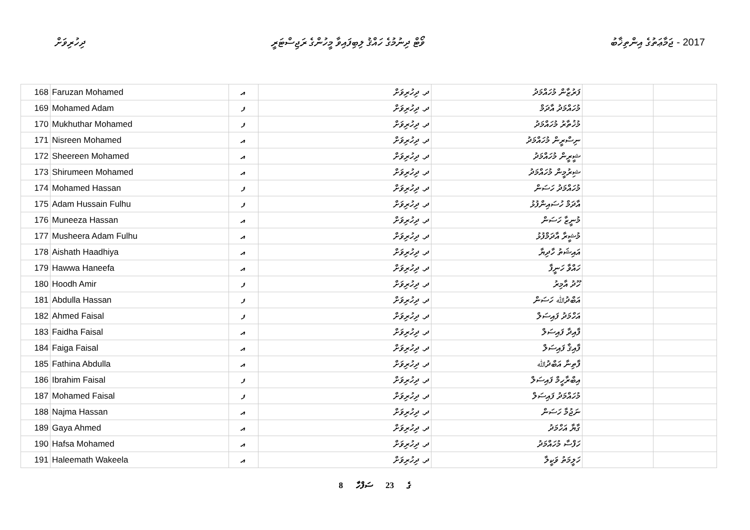ދިހުރިވަށް ވޯޓް ދިނުމުގެ ހައްޤު ލިބިފައިވާ މީހުންގެ ރަޖިސްޓަރީ
2017 - ޖަމާޢަތުގެ އިންތިޚާބު
| 168 | Faruzan Mohamed | އ | ދ. ދިހުރިވަށް | ފަރުޒާން މުހައްމަދު | | |
| 169 | Mohamed Adam | ފ | ދ. ދިހުރިވަށް | މުހައްމަދު އާދަމް | | |
| 170 | Mukhuthar Mohamed | ފ | ދ. ދިހުރިވަށް | މުޚުތާރު މުހައްމަދު | | |
| 171 | Nisreen Mohamed | އ | ދ. ދިހުރިވަށް | ނިސްރީން މުހައްމަދު | | |
| 172 | Sheereen Mohamed | އ | ދ. ދިހުރިވަށް | ޝީރީން މުހައްމަދު | | |
| 173 | Shirumeen Mohamed | އ | ދ. ދިހުރިވަށް | ޝިރުމީން މުހައްމަދު | | |
| 174 | Mohamed Hassan | ފ | ދ. ދިހުރިވަށް | މުހައްމަދު ހަސަން | | |
| 175 | Adam Hussain Fulhu | ފ | ދ. ދިހުރިވަށް | އާދަމް ހުސައިންފުޅު | | |
| 176 | Muneeza Hassan | އ | ދ. ދިހުރިވަށް | މުނީޒާ ހަސަން | | |
| 177 | Musheera Adam Fulhu | އ | ދ. ދިހުރިވަށް | މުޝީރާ އާދަމްފުޅު | | |
| 178 | Aishath Haadhiya | އ | ދ. ދިހުރިވަށް | އައިޝަތު ހާދިޔާ | | |
| 179 | Hawwa Haneefa | އ | ދ. ދިހުރިވަށް | ހައްވާ ހަނީފާ | | |
| 180 | Hoodh Amir | ފ | ދ. ދިހުރިވަށް | ހޫދު އާމިރު | | |
| 181 | Abdulla Hassan | ފ | ދ. ދިހުރިވަށް | އަބްދުﷲ ހަސަން | | |
| 182 | Ahmed Faisal | ފ | ދ. ދިހުރިވަށް | އަހްމަދު ފައިސަލް | | |
| 183 | Faidha Faisal | އ | ދ. ދިހުރިވަށް | ފާއިދާ ފައިސަލް | | |
| 184 | Faiga Faisal | އ | ދ. ދިހުރިވަށް | ފާއިޤާ ފައިސަލް | | |
| 185 | Fathina Abdulla | އ | ދ. ދިހުރިވަށް | ފާތިނާ އަބްދުﷲ | | |
| 186 | Ibrahim Faisal | ފ | ދ. ދިހުރިވަށް | އިބްރާހީމް ފައިސަލް | | |
| 187 | Mohamed Faisal | ފ | ދ. ދިހުރިވަށް | މުހައްމަދު ފައިސަލް | | |
| 188 | Najma Hassan | އ | ދ. ދިހުރިވަށް | ނަޖުމާ ހަސަން | | |
| 189 | Gaya Ahmed | އ | ދ. ދިހުރިވަށް | ގާޔާ އަހްމަދު | | |
| 190 | Hafsa Mohamed | އ | ދ. ދިހުރިވަށް | ހަފްސާ މުހައްމަދު | | |
| 191 | Haleemath Wakeela | އ | ދ. ދިހުރިވަށް | ހަލީމަތު ވަކީލާ | | |
8 ގެ 23 ސަފްހާ